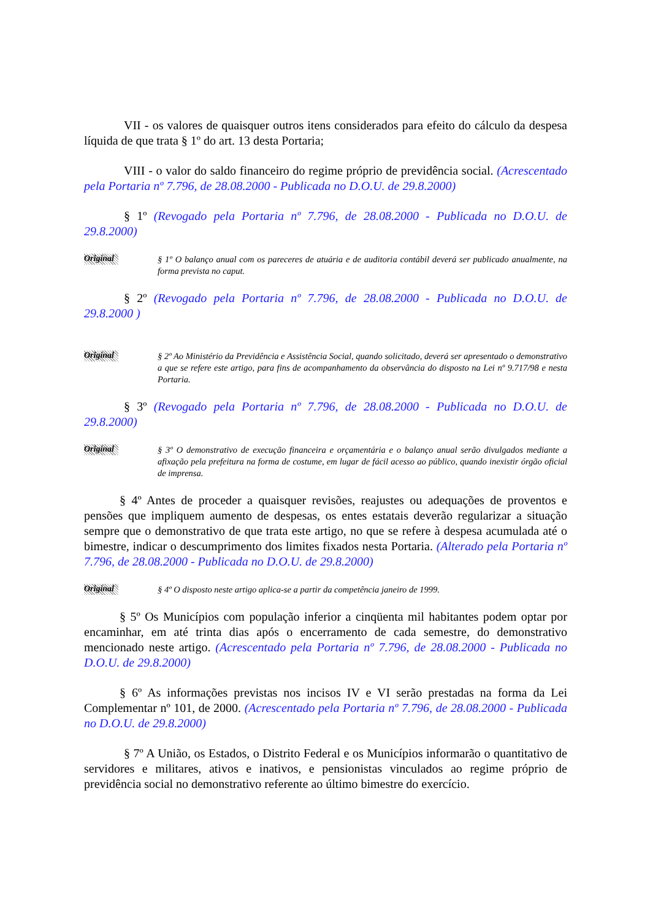VII - os valores de quaisquer outros itens considerados para efeito do cálculo da despesa líquida de que trata § 1º do art. 13 desta Portaria;
VIII - o valor do saldo financeiro do regime próprio de previdência social. (Acrescentado pela Portaria nº 7.796, de 28.08.2000 - Publicada no D.O.U. de 29.8.2000)
§ 1º (Revogado pela Portaria nº 7.796, de 28.08.2000 - Publicada no D.O.U. de 29.8.2000)
Original
§ 1º O balanço anual com os pareceres de atuária e de auditoria contábil deverá ser publicado anualmente, na forma prevista no caput.
§ 2º (Revogado pela Portaria nº 7.796, de 28.08.2000 - Publicada no D.O.U. de 29.8.2000 )
Original
§ 2º Ao Ministério da Previdência e Assistência Social, quando solicitado, deverá ser apresentado o demonstrativo a que se refere este artigo, para fins de acompanhamento da observância do disposto na Lei nº 9.717/98 e nesta Portaria.
§ 3º (Revogado pela Portaria nº 7.796, de 28.08.2000 - Publicada no D.O.U. de 29.8.2000)
Original
§ 3º O demonstrativo de execução financeira e orçamentária e o balanço anual serão divulgados mediante a afixação pela prefeitura na forma de costume, em lugar de fácil acesso ao público, quando inexistir órgão oficial de imprensa.
§ 4º Antes de proceder a quaisquer revisões, reajustes ou adequações de proventos e pensões que impliquem aumento de despesas, os entes estatais deverão regularizar a situação sempre que o demonstrativo de que trata este artigo, no que se refere à despesa acumulada até o bimestre, indicar o descumprimento dos limites fixados nesta Portaria. (Alterado pela Portaria nº 7.796, de 28.08.2000 - Publicada no D.O.U. de 29.8.2000)
Original
§ 4º O disposto neste artigo aplica-se a partir da competência janeiro de 1999.
§ 5º Os Municípios com população inferior a cinqüenta mil habitantes podem optar por encaminhar, em até trinta dias após o encerramento de cada semestre, do demonstrativo mencionado neste artigo. (Acrescentado pela Portaria nº 7.796, de 28.08.2000 - Publicada no D.O.U. de 29.8.2000)
§ 6º As informações previstas nos incisos IV e VI serão prestadas na forma da Lei Complementar nº 101, de 2000. (Acrescentado pela Portaria nº 7.796, de 28.08.2000 - Publicada no D.O.U. de 29.8.2000)
§ 7º A União, os Estados, o Distrito Federal e os Municípios informarão o quantitativo de servidores e militares, ativos e inativos, e pensionistas vinculados ao regime próprio de previdência social no demonstrativo referente ao último bimestre do exercício.